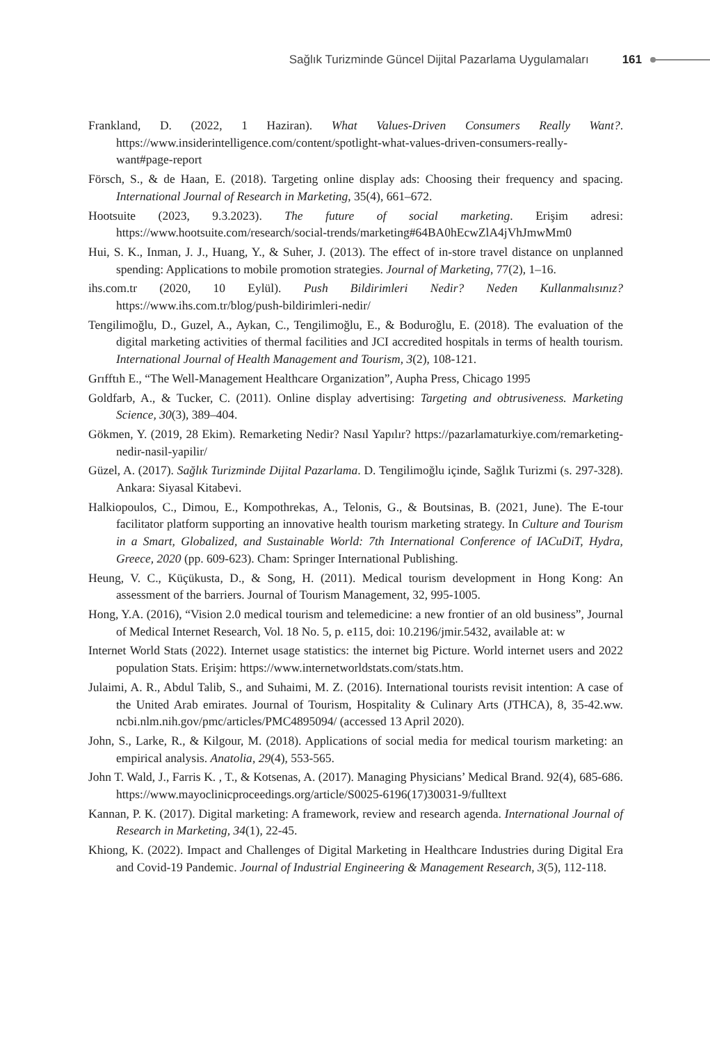Sağlık Turizminde Güncel Dijital Pazarlama Uygulamaları 161
Frankland, D. (2022, 1 Haziran). What Values-Driven Consumers Really Want?. https://www.insiderintelligence.com/content/spotlight-what-values-driven-consumers-really-want#page-report
Försch, S., & de Haan, E. (2018). Targeting online display ads: Choosing their frequency and spacing. International Journal of Research in Marketing, 35(4), 661–672.
Hootsuite (2023, 9.3.2023). The future of social marketing. Erişim adresi: https://www.hootsuite.com/research/social-trends/marketing#64BA0hEcwZlA4jVhJmwMm0
Hui, S. K., Inman, J. J., Huang, Y., & Suher, J. (2013). The effect of in-store travel distance on unplanned spending: Applications to mobile promotion strategies. Journal of Marketing, 77(2), 1–16.
ihs.com.tr (2020, 10 Eylül). Push Bildirimleri Nedir? Neden Kullanmalısınız? https://www.ihs.com.tr/blog/push-bildirimleri-nedir/
Tengilimoğlu, D., Guzel, A., Aykan, C., Tengilimoğlu, E., & Boduroğlu, E. (2018). The evaluation of the digital marketing activities of thermal facilities and JCI accredited hospitals in terms of health tourism. International Journal of Health Management and Tourism, 3(2), 108-121.
Grıfftıh E., “The Well-Management Healthcare Organization”, Aupha Press, Chicago 1995
Goldfarb, A., & Tucker, C. (2011). Online display advertising: Targeting and obtrusiveness. Marketing Science, 30(3), 389–404.
Gökmen, Y. (2019, 28 Ekim). Remarketing Nedir? Nasıl Yapılır? https://pazarlamaturkiye.com/remarketing-nedir-nasil-yapilir/
Güzel, A. (2017). Sağlık Turizminde Dijital Pazarlama. D. Tengilimoğlu içinde, Sağlık Turizmi (s. 297-328). Ankara: Siyasal Kitabevi.
Halkiopoulos, C., Dimou, E., Kompothrekas, A., Telonis, G., & Boutsinas, B. (2021, June). The E-tour facilitator platform supporting an innovative health tourism marketing strategy. In Culture and Tourism in a Smart, Globalized, and Sustainable World: 7th International Conference of IACuDiT, Hydra, Greece, 2020 (pp. 609-623). Cham: Springer International Publishing.
Heung, V. C., Küçükusta, D., & Song, H. (2011). Medical tourism development in Hong Kong: An assessment of the barriers. Journal of Tourism Management, 32, 995-1005.
Hong, Y.A. (2016), “Vision 2.0 medical tourism and telemedicine: a new frontier of an old business”, Journal of Medical Internet Research, Vol. 18 No. 5, p. e115, doi: 10.2196/jmir.5432, available at: w
Internet World Stats (2022). Internet usage statistics: the internet big Picture. World internet users and 2022 population Stats. Erişim: https://www.internetworldstats.com/stats.htm.
Julaimi, A. R., Abdul Talib, S., and Suhaimi, M. Z. (2016). International tourists revisit intention: A case of the United Arab emirates. Journal of Tourism, Hospitality & Culinary Arts (JTHCA), 8, 35-42.ww. ncbi.nlm.nih.gov/pmc/articles/PMC4895094/ (accessed 13 April 2020).
John, S., Larke, R., & Kilgour, M. (2018). Applications of social media for medical tourism marketing: an empirical analysis. Anatolia, 29(4), 553-565.
John T. Wald, J., Farris K. , T., & Kotsenas, A. (2017). Managing Physicians’ Medical Brand. 92(4), 685-686. https://www.mayoclinicproceedings.org/article/S0025-6196(17)30031-9/fulltext
Kannan, P. K. (2017). Digital marketing: A framework, review and research agenda. International Journal of Research in Marketing, 34(1), 22-45.
Khiong, K. (2022). Impact and Challenges of Digital Marketing in Healthcare Industries during Digital Era and Covid-19 Pandemic. Journal of Industrial Engineering & Management Research, 3(5), 112-118.